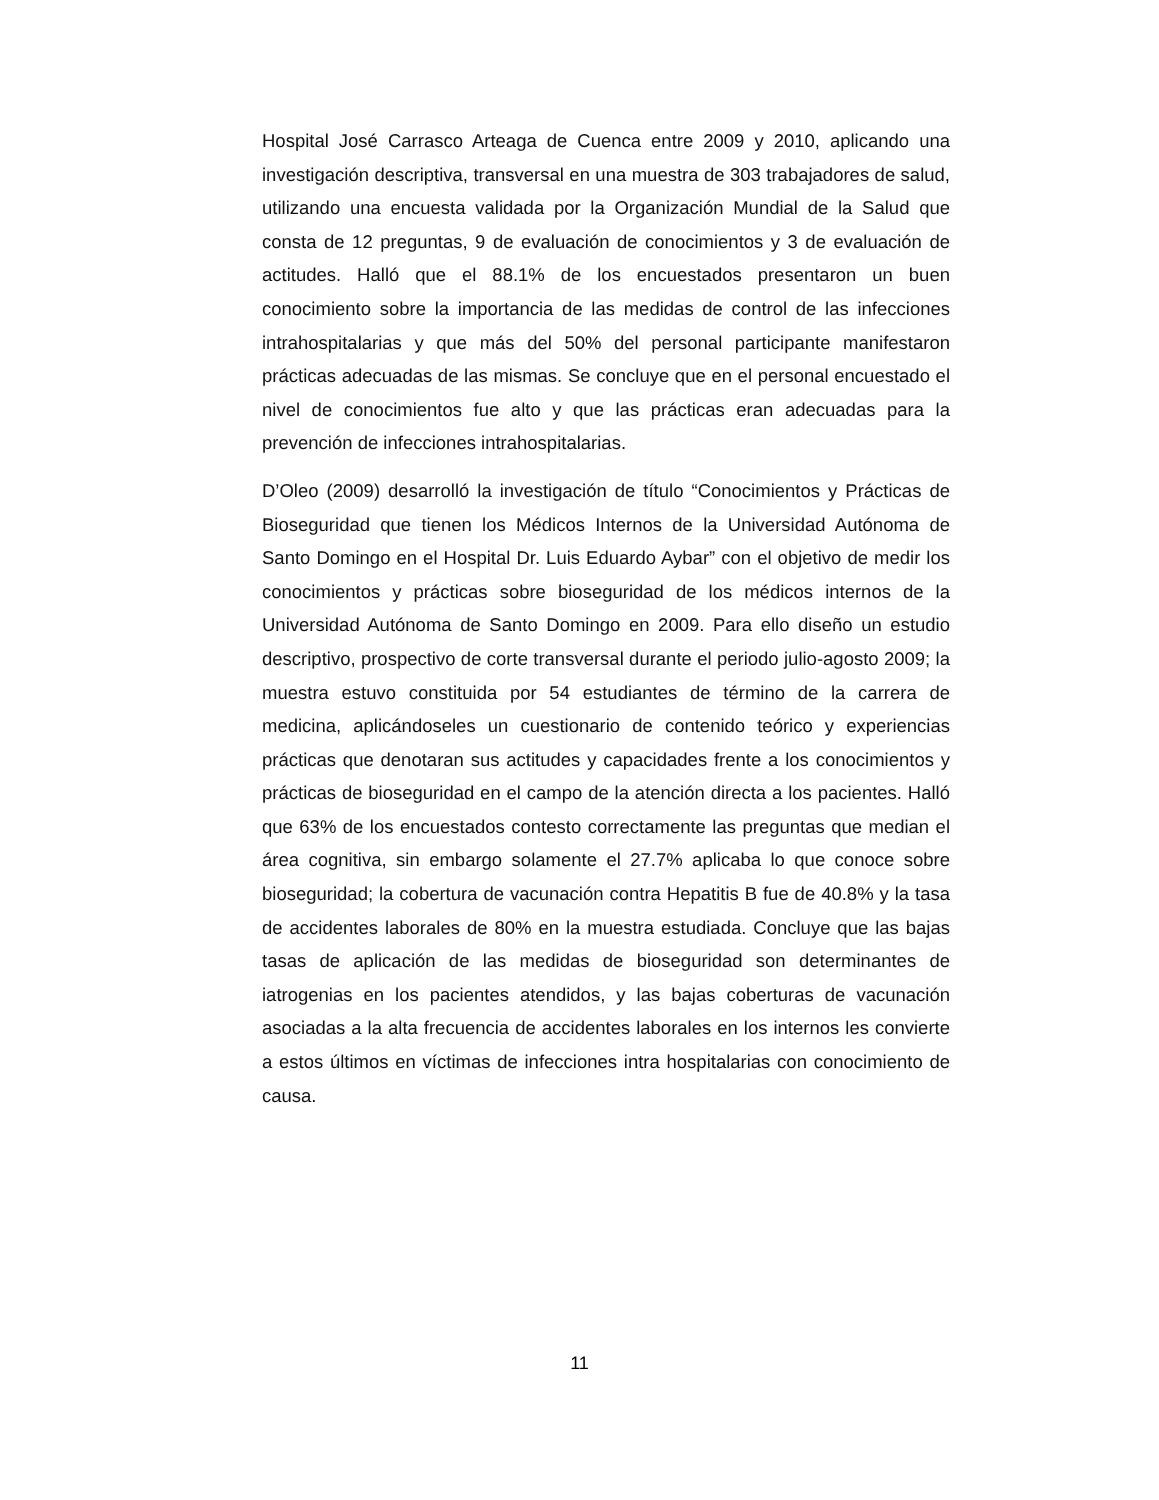Hospital José Carrasco Arteaga de Cuenca entre 2009 y 2010, aplicando una investigación descriptiva, transversal en una muestra de 303 trabajadores de salud, utilizando una encuesta validada por la Organización Mundial de la Salud que consta de 12 preguntas, 9 de evaluación de conocimientos y 3 de evaluación de actitudes. Halló que el 88.1% de los encuestados presentaron un buen conocimiento sobre la importancia de las medidas de control de las infecciones intrahospitalarias y que más del 50% del personal participante manifestaron prácticas adecuadas de las mismas. Se concluye que en el personal encuestado el nivel de conocimientos fue alto y que las prácticas eran adecuadas para la prevención de infecciones intrahospitalarias.
D’Oleo (2009) desarrolló la investigación de título “Conocimientos y Prácticas de Bioseguridad que tienen los Médicos Internos de la Universidad Autónoma de Santo Domingo en el Hospital Dr. Luis Eduardo Aybar” con el objetivo de medir los conocimientos y prácticas sobre bioseguridad de los médicos internos de la Universidad Autónoma de Santo Domingo en 2009. Para ello diseño un estudio descriptivo, prospectivo de corte transversal durante el periodo julio-agosto 2009; la muestra estuvo constituida por 54 estudiantes de término de la carrera de medicina, aplicándoseles un cuestionario de contenido teórico y experiencias prácticas que denotaran sus actitudes y capacidades frente a los conocimientos y prácticas de bioseguridad en el campo de la atención directa a los pacientes. Halló que 63% de los encuestados contesto correctamente las preguntas que median el área cognitiva, sin embargo solamente el 27.7% aplicaba lo que conoce sobre bioseguridad; la cobertura de vacunación contra Hepatitis B fue de 40.8% y la tasa de accidentes laborales de 80% en la muestra estudiada. Concluye que las bajas tasas de aplicación de las medidas de bioseguridad son determinantes de iatrogenias en los pacientes atendidos, y las bajas coberturas de vacunación asociadas a la alta frecuencia de accidentes laborales en los internos les convierte a estos últimos en víctimas de infecciones intra hospitalarias con conocimiento de causa.
11